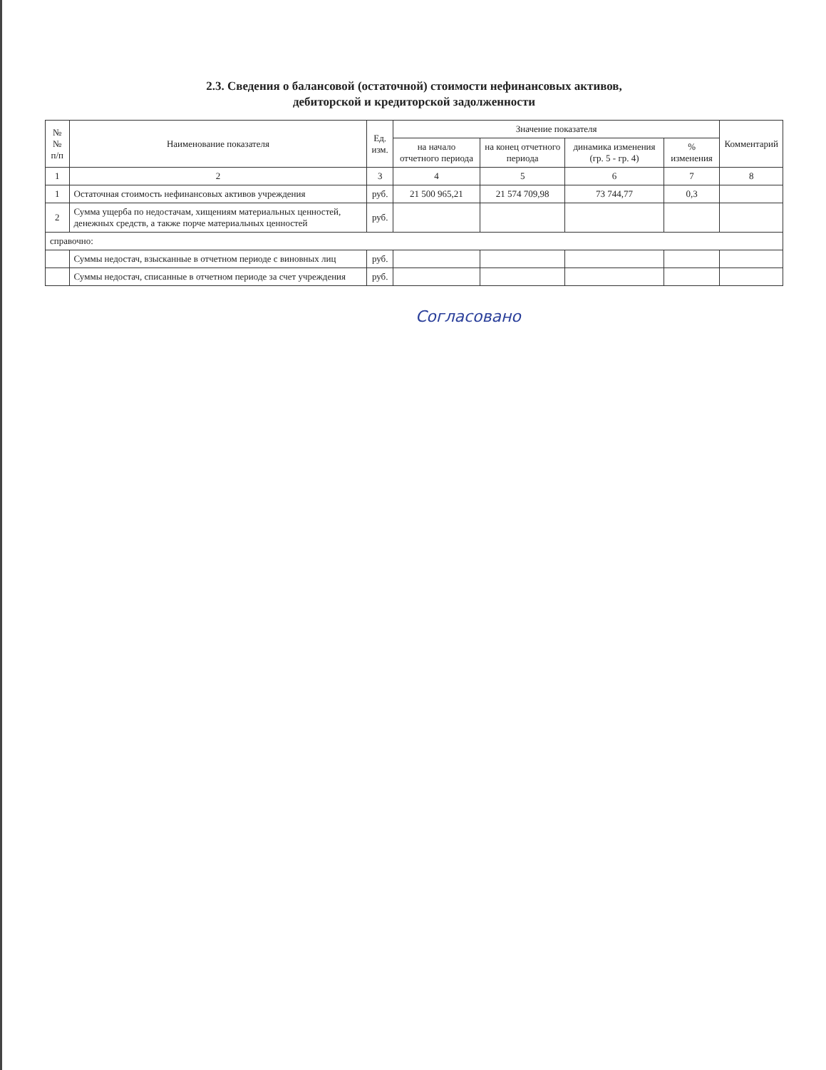2.3. Сведения о балансовой (остаточной) стоимости нефинансовых активов,
дебиторской и кредиторской задолженности
| № № п/п | Наименование показателя | Ед. изм. | Значение показателя | | | | Комментарий |
| --- | --- | --- | --- | --- | --- | --- | --- |
| | | | на начало отчетного периода | на конец отчетного периода | динамика изменения (гр. 5 - гр. 4) | % изменения | |
| 1 | 2 | 3 | 4 | 5 | 6 | 7 | 8 |
| 1 | Остаточная стоимость нефинансовых активов учреждения | руб. | 21 500 965,21 | 21 574 709,98 | 73 744,77 | 0,3 | |
| 2 | Сумма ущерба по недостачам, хищениям материальных ценностей, денежных средств, а также порче материальных ценностей | руб. | | | | | |
| справочно: | | | | | | | |
| | Суммы недостач, взысканные в отчетном периоде с виновных лиц | руб. | | | | | |
| | Суммы недостач, списанные в отчетном периоде за счет учреждения | руб. | | | | | |
Согласовано